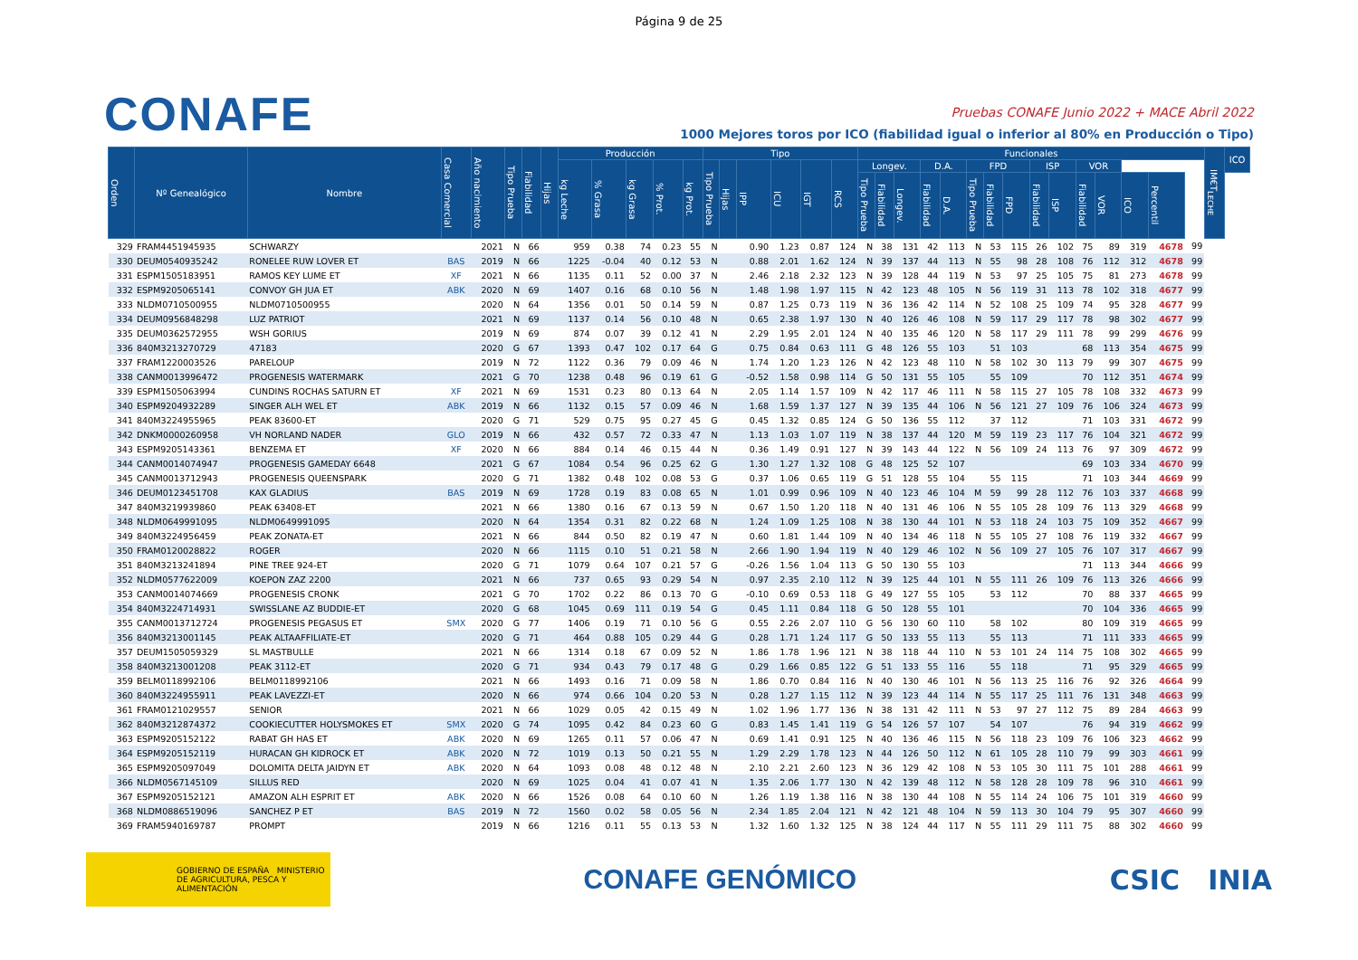Página 9 de 25
CONAFE
Pruebas CONAFE Junio 2022 + MACE Abril 2022
1000 Mejores toros por ICO (fiabilidad igual o inferior al 80% en Producción o Tipo)
| Orden | Nº Genealógico | Nombre | Casa Comercial | Año nacimiento | Tipo Prueba | Fiabilidad | Hijas | Producción | | | | | Tipo | | | | | | Funcionales | | | | | | | | | | | | | | | IM€T<sub>LECHE</sub> | ICO |
| --- | --- | --- | --- | --- | --- | --- | --- | --- | --- | --- | --- | --- | --- | --- | --- | --- | --- | --- | --- | --- | --- | --- | --- | --- | --- | --- | --- | --- | --- | --- | --- | --- | --- | --- | --- |
| | | | | | | | | kg Leche | % Grasa | kg Grasa | % Prot. | kg Prot. | Tipo Prueba | Hijas | IPP | ICU | IGT | RCS | Longev. | | | D.A. | | FPD | | | ISP | | VOR | | | | | | |
| | | | | | | | | | | | | | | | | | | | Tipo Prueba | Fiabilidad | Longev. | Fiabilidad | D.A. | Tipo Prueba | Fiabilidad | FPD | Fiabilidad | ISP | Fiabilidad | VOR | ICO | Percentil | | | |
| 329 | FRAM4451945935 | SCHWARZY | | 2021 | N | 66 | | 959 | 0.38 | 74 | 0.23 | 55 | N | | 0.90 | 1.23 | 0.87 | 124 | N | 38 | 131 | 42 | 113 | N | 53 | 115 | 26 | 102 | 75 | 89 | 319 | 4678 | 99 | | |
| 330 | DEUM0540935242 | RONELEE RUW LOVER ET | BAS | 2019 | N | 66 | | 1225 | -0.04 | 40 | 0.12 | 53 | N | | 0.88 | 2.01 | 1.62 | 124 | N | 39 | 137 | 44 | 113 | N | 55 | 98 | 28 | 108 | 76 | 112 | 312 | 4678 | 99 | | |
| 331 | ESPM1505183951 | RAMOS KEY LUME ET | XF | 2021 | N | 66 | | 1135 | 0.11 | 52 | 0.00 | 37 | N | | 2.46 | 2.18 | 2.32 | 123 | N | 39 | 128 | 44 | 119 | N | 53 | 97 | 25 | 105 | 75 | 81 | 273 | 4678 | 99 | | |
| 332 | ESPM9205065141 | CONVOY GH JUA ET | ABK | 2020 | N | 69 | | 1407 | 0.16 | 68 | 0.10 | 56 | N | | 1.48 | 1.98 | 1.97 | 115 | N | 42 | 123 | 48 | 105 | N | 56 | 119 | 31 | 113 | 78 | 102 | 318 | 4677 | 99 | | |
| 333 | NLDM0710500955 | NLDM0710500955 | | 2020 | N | 64 | | 1356 | 0.01 | 50 | 0.14 | 59 | N | | 0.87 | 1.25 | 0.73 | 119 | N | 36 | 136 | 42 | 114 | N | 52 | 108 | 25 | 109 | 74 | 95 | 328 | 4677 | 99 | | |
| 334 | DEUM0956848298 | LUZ PATRIOT | | 2021 | N | 69 | | 1137 | 0.14 | 56 | 0.10 | 48 | N | | 0.65 | 2.38 | 1.97 | 130 | N | 40 | 126 | 46 | 108 | N | 59 | 117 | 29 | 117 | 78 | 98 | 302 | 4677 | 99 | | |
| 335 | DEUM0362572955 | WSH GORIUS | | 2019 | N | 69 | | 874 | 0.07 | 39 | 0.12 | 41 | N | | 2.29 | 1.95 | 2.01 | 124 | N | 40 | 135 | 46 | 120 | N | 58 | 117 | 29 | 111 | 78 | 99 | 299 | 4676 | 99 | | |
| 336 | 840M3213270729 | 47183 | | 2020 | G | 67 | | 1393 | 0.47 | 102 | 0.17 | 64 | G | | 0.75 | 0.84 | 0.63 | 111 | G | 48 | 126 | 55 | 103 | | 51 | 103 | | | 68 | 113 | 354 | 4675 | 99 | | |
| 337 | FRAM1220003526 | PARELOUP | | 2019 | N | 72 | | 1122 | 0.36 | 79 | 0.09 | 46 | N | | 1.74 | 1.20 | 1.23 | 126 | N | 42 | 123 | 48 | 110 | N | 58 | 102 | 30 | 113 | 79 | 99 | 307 | 4675 | 99 | | |
| 338 | CANM0013996472 | PROGENESIS WATERMARK | | 2021 | G | 70 | | 1238 | 0.48 | 96 | 0.19 | 61 | G | | -0.52 | 1.58 | 0.98 | 114 | G | 50 | 131 | 55 | 105 | | 55 | 109 | | | 70 | 112 | 351 | 4674 | 99 | | |
| 339 | ESPM1505063994 | CUNDINS ROCHAS SATURN ET | XF | 2021 | N | 69 | | 1531 | 0.23 | 80 | 0.13 | 64 | N | | 2.05 | 1.14 | 1.57 | 109 | N | 42 | 117 | 46 | 111 | N | 58 | 115 | 27 | 105 | 78 | 108 | 332 | 4673 | 99 | | |
| 340 | ESPM9204932289 | SINGER ALH WEL ET | ABK | 2019 | N | 66 | | 1132 | 0.15 | 57 | 0.09 | 46 | N | | 1.68 | 1.59 | 1.37 | 127 | N | 39 | 135 | 44 | 106 | N | 56 | 121 | 27 | 109 | 76 | 106 | 324 | 4673 | 99 | | |
| 341 | 840M3224955965 | PEAK 83600-ET | | 2020 | G | 71 | | 529 | 0.75 | 95 | 0.27 | 45 | G | | 0.45 | 1.32 | 0.85 | 124 | G | 50 | 136 | 55 | 112 | | 37 | 112 | | | 71 | 103 | 331 | 4672 | 99 | | |
| 342 | DNKM0000260958 | VH NORLAND NADER | GLO | 2019 | N | 66 | | 432 | 0.57 | 72 | 0.33 | 47 | N | | 1.13 | 1.03 | 1.07 | 119 | N | 38 | 137 | 44 | 120 | M | 59 | 119 | 23 | 117 | 76 | 104 | 321 | 4672 | 99 | | |
| 343 | ESPM9205143361 | BENZEMA ET | XF | 2020 | N | 66 | | 884 | 0.14 | 46 | 0.15 | 44 | N | | 0.36 | 1.49 | 0.91 | 127 | N | 39 | 143 | 44 | 122 | N | 56 | 109 | 24 | 113 | 76 | 97 | 309 | 4672 | 99 | | |
| 344 | CANM0014074947 | PROGENESIS GAMEDAY 6648 | | 2021 | G | 67 | | 1084 | 0.54 | 96 | 0.25 | 62 | G | | 1.30 | 1.27 | 1.32 | 108 | G | 48 | 125 | 52 | 107 | | | | | | 69 | 103 | 334 | 4670 | 99 | | |
| 345 | CANM0013712943 | PROGENESIS QUEENSPARK | | 2020 | G | 71 | | 1382 | 0.48 | 102 | 0.08 | 53 | G | | 0.37 | 1.06 | 0.65 | 119 | G | 51 | 128 | 55 | 104 | | 55 | 115 | | | 71 | 103 | 344 | 4669 | 99 | | |
| 346 | DEUM0123451708 | KAX GLADIUS | BAS | 2019 | N | 69 | | 1728 | 0.19 | 83 | 0.08 | 65 | N | | 1.01 | 0.99 | 0.96 | 109 | N | 40 | 123 | 46 | 104 | M | 59 | 99 | 28 | 112 | 76 | 103 | 337 | 4668 | 99 | | |
| 347 | 840M3219939860 | PEAK 63408-ET | | 2021 | N | 66 | | 1380 | 0.16 | 67 | 0.13 | 59 | N | | 0.67 | 1.50 | 1.20 | 118 | N | 40 | 131 | 46 | 106 | N | 55 | 105 | 28 | 109 | 76 | 113 | 329 | 4668 | 99 | | |
| 348 | NLDM0649991095 | NLDM0649991095 | | 2020 | N | 64 | | 1354 | 0.31 | 82 | 0.22 | 68 | N | | 1.24 | 1.09 | 1.25 | 108 | N | 38 | 130 | 44 | 101 | N | 53 | 118 | 24 | 103 | 75 | 109 | 352 | 4667 | 99 | | |
| 349 | 840M3224956459 | PEAK ZONATA-ET | | 2021 | N | 66 | | 844 | 0.50 | 82 | 0.19 | 47 | N | | 0.60 | 1.81 | 1.44 | 109 | N | 40 | 134 | 46 | 118 | N | 55 | 105 | 27 | 108 | 76 | 119 | 332 | 4667 | 99 | | |
| 350 | FRAM0120028822 | ROGER | | 2020 | N | 66 | | 1115 | 0.10 | 51 | 0.21 | 58 | N | | 2.66 | 1.90 | 1.94 | 119 | N | 40 | 129 | 46 | 102 | N | 56 | 109 | 27 | 105 | 76 | 107 | 317 | 4667 | 99 | | |
| 351 | 840M3213241894 | PINE TREE 924-ET | | 2020 | G | 71 | | 1079 | 0.64 | 107 | 0.21 | 57 | G | | -0.26 | 1.56 | 1.04 | 113 | G | 50 | 130 | 55 | 103 | | | | | | 71 | 113 | 344 | 4666 | 99 | | |
| 352 | NLDM0577622009 | KOEPON ZAZ 2200 | | 2021 | N | 66 | | 737 | 0.65 | 93 | 0.29 | 54 | N | | 0.97 | 2.35 | 2.10 | 112 | N | 39 | 125 | 44 | 101 | N | 55 | 111 | 26 | 109 | 76 | 113 | 326 | 4666 | 99 | | |
| 353 | CANM0014074669 | PROGENESIS CRONK | | 2021 | G | 70 | | 1702 | 0.22 | 86 | 0.13 | 70 | G | | -0.10 | 0.69 | 0.53 | 118 | G | 49 | 127 | 55 | 105 | | 53 | 112 | | | 70 | 88 | 337 | 4665 | 99 | | |
| 354 | 840M3224714931 | SWISSLANE AZ BUDDIE-ET | | 2020 | G | 68 | | 1045 | 0.69 | 111 | 0.19 | 54 | G | | 0.45 | 1.11 | 0.84 | 118 | G | 50 | 128 | 55 | 101 | | | | | | 70 | 104 | 336 | 4665 | 99 | | |
| 355 | CANM0013712724 | PROGENESIS PEGASUS ET | SMX | 2020 | G | 77 | | 1406 | 0.19 | 71 | 0.10 | 56 | G | | 0.55 | 2.26 | 2.07 | 110 | G | 56 | 130 | 60 | 110 | | 58 | 102 | | | 80 | 109 | 319 | 4665 | 99 | | |
| 356 | 840M3213001145 | PEAK ALTAAFFILIATE-ET | | 2020 | G | 71 | | 464 | 0.88 | 105 | 0.29 | 44 | G | | 0.28 | 1.71 | 1.24 | 117 | G | 50 | 133 | 55 | 113 | | 55 | 113 | | | 71 | 111 | 333 | 4665 | 99 | | |
| 357 | DEUM1505059329 | SL MASTBULLE | | 2021 | N | 66 | | 1314 | 0.18 | 67 | 0.09 | 52 | N | | 1.86 | 1.78 | 1.96 | 121 | N | 38 | 118 | 44 | 110 | N | 53 | 101 | 24 | 114 | 75 | 108 | 302 | 4665 | 99 | | |
| 358 | 840M3213001208 | PEAK 3112-ET | | 2020 | G | 71 | | 934 | 0.43 | 79 | 0.17 | 48 | G | | 0.29 | 1.66 | 0.85 | 122 | G | 51 | 133 | 55 | 116 | | 55 | 118 | | | 71 | 95 | 329 | 4665 | 99 | | |
| 359 | BELM0118992106 | BELM0118992106 | | 2021 | N | 66 | | 1493 | 0.16 | 71 | 0.09 | 58 | N | | 1.86 | 0.70 | 0.84 | 116 | N | 40 | 130 | 46 | 101 | N | 56 | 113 | 25 | 116 | 76 | 92 | 326 | 4664 | 99 | | |
| 360 | 840M3224955911 | PEAK LAVEZZI-ET | | 2020 | N | 66 | | 974 | 0.66 | 104 | 0.20 | 53 | N | | 0.28 | 1.27 | 1.15 | 112 | N | 39 | 123 | 44 | 114 | N | 55 | 117 | 25 | 111 | 76 | 131 | 348 | 4663 | 99 | | |
| 361 | FRAM0121029557 | SENIOR | | 2021 | N | 66 | | 1029 | 0.05 | 42 | 0.15 | 49 | N | | 1.02 | 1.96 | 1.77 | 136 | N | 38 | 131 | 42 | 111 | N | 53 | 97 | 27 | 112 | 75 | 89 | 284 | 4663 | 99 | | |
| 362 | 840M3212874372 | COOKIECUTTER HOLYSMOKES ET | SMX | 2020 | G | 74 | | 1095 | 0.42 | 84 | 0.23 | 60 | G | | 0.83 | 1.45 | 1.41 | 119 | G | 54 | 126 | 57 | 107 | | 54 | 107 | | | 76 | 94 | 319 | 4662 | 99 | | |
| 363 | ESPM9205152122 | RABAT GH HAS ET | ABK | 2020 | N | 69 | | 1265 | 0.11 | 57 | 0.06 | 47 | N | | 0.69 | 1.41 | 0.91 | 125 | N | 40 | 136 | 46 | 115 | N | 56 | 118 | 23 | 109 | 76 | 106 | 323 | 4662 | 99 | | |
| 364 | ESPM9205152119 | HURACAN GH KIDROCK ET | ABK | 2020 | N | 72 | | 1019 | 0.13 | 50 | 0.21 | 55 | N | | 1.29 | 2.29 | 1.78 | 123 | N | 44 | 126 | 50 | 112 | N | 61 | 105 | 28 | 110 | 79 | 99 | 303 | 4661 | 99 | | |
| 365 | ESPM9205097049 | DOLOMITA DELTA JAIDYN ET | ABK | 2020 | N | 64 | | 1093 | 0.08 | 48 | 0.12 | 48 | N | | 2.10 | 2.21 | 2.60 | 123 | N | 36 | 129 | 42 | 108 | N | 53 | 105 | 30 | 111 | 75 | 101 | 288 | 4661 | 99 | | |
| 366 | NLDM0567145109 | SILLUS RED | | 2020 | N | 69 | | 1025 | 0.04 | 41 | 0.07 | 41 | N | | 1.35 | 2.06 | 1.77 | 130 | N | 42 | 139 | 48 | 112 | N | 58 | 128 | 28 | 109 | 78 | 96 | 310 | 4661 | 99 | | |
| 367 | ESPM9205152121 | AMAZON ALH ESPRIT ET | ABK | 2020 | N | 66 | | 1526 | 0.08 | 64 | 0.10 | 60 | N | | 1.26 | 1.19 | 1.38 | 116 | N | 38 | 130 | 44 | 108 | N | 55 | 114 | 24 | 106 | 75 | 101 | 319 | 4660 | 99 | | |
| 368 | NLDM0886519096 | SANCHEZ P ET | BAS | 2019 | N | 72 | | 1560 | 0.02 | 58 | 0.05 | 56 | N | | 2.34 | 1.85 | 2.04 | 121 | N | 42 | 121 | 48 | 104 | N | 59 | 113 | 30 | 104 | 79 | 95 | 307 | 4660 | 99 | | |
| 369 | FRAM5940169787 | PROMPT | | 2019 | N | 66 | | 1216 | 0.11 | 55 | 0.13 | 53 | N | | 1.32 | 1.60 | 1.32 | 125 | N | 38 | 124 | 44 | 117 | N | 55 | 111 | 29 | 111 | 75 | 88 | 302 | 4660 | 99 | | |
GOBIERNO DE ESPAÑA MINISTERIO DE AGRICULTURA, PESCA Y ALIMENTACIÓN
CONAFE GENÓMICO CSIC INIA